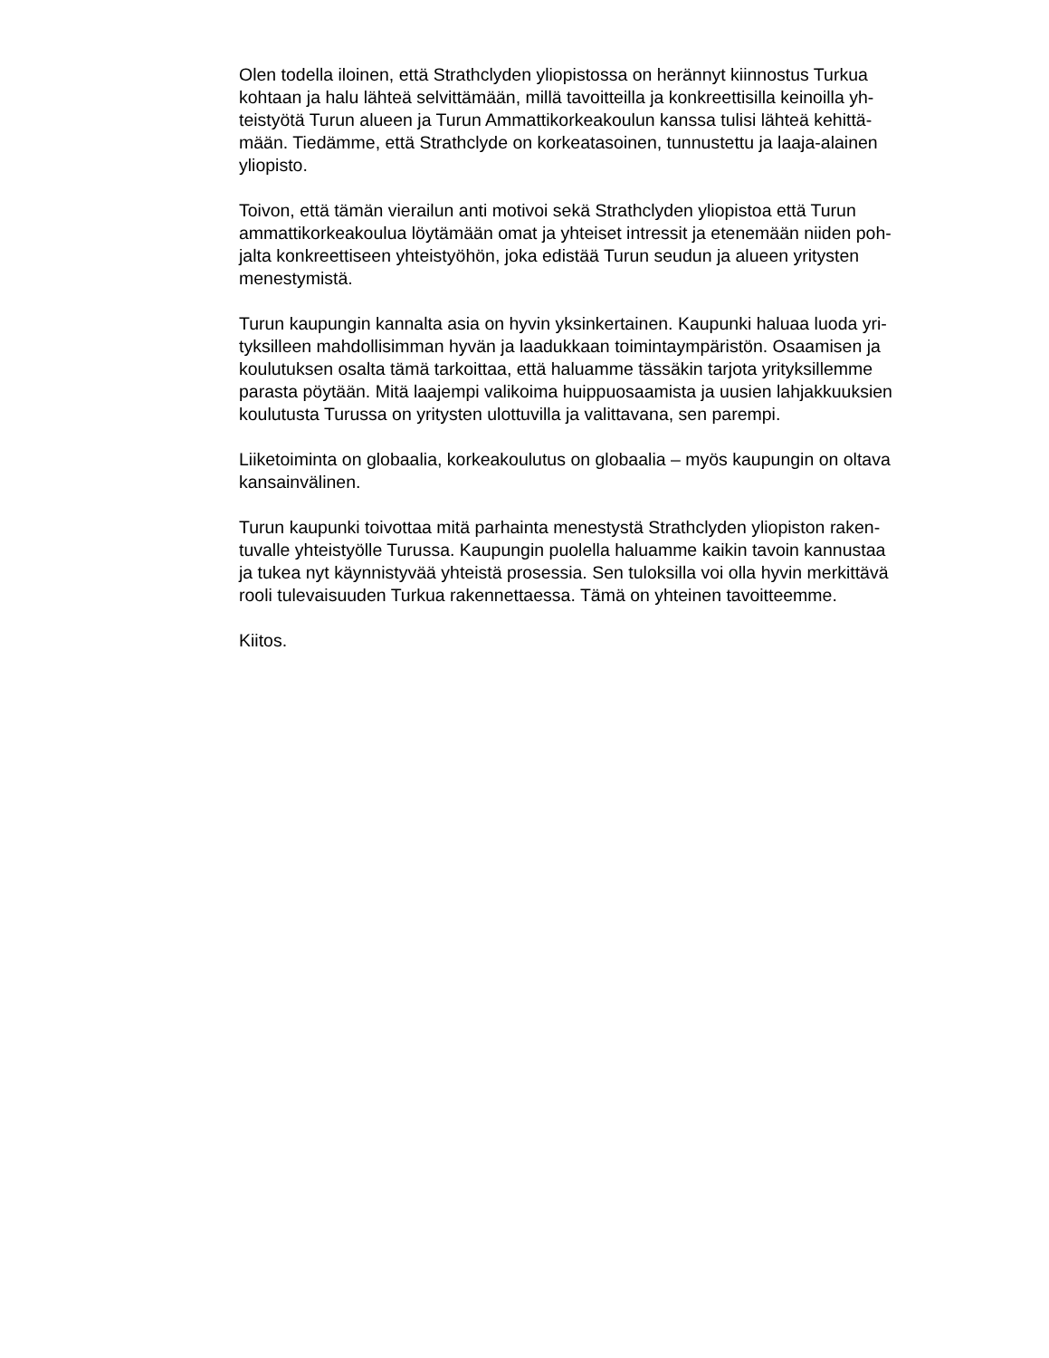Olen todella iloinen, että Strathclyden yliopistossa on herännyt kiinnostus Turkua
kohtaan ja halu lähteä selvittämään, millä tavoitteilla ja konkreettisilla keinoilla yh-
teistyötä Turun alueen ja Turun Ammattikorkeakoulun kanssa tulisi lähteä kehittä-
mään. Tiedämme, että Strathclyde on korkeatasoinen, tunnustettu ja laaja-alainen
yliopisto.
Toivon, että tämän vierailun anti motivoi sekä Strathclyden yliopistoa että Turun
ammattikorkeakoulua löytämään omat ja yhteiset intressit ja etenemään niiden poh-
jalta konkreettiseen yhteistyöhön, joka edistää Turun seudun ja alueen yritysten
menestymistä.
Turun kaupungin kannalta asia on hyvin yksinkertainen. Kaupunki haluaa luoda yri-
tyksilleen mahdollisimman hyvän ja laadukkaan toimintaympäristön. Osaamisen ja
koulutuksen osalta tämä tarkoittaa, että haluamme tässäkin tarjota yrityksillemme
parasta pöytään. Mitä laajempi valikoima huippuosaamista ja uusien lahjakkuuksien
koulutusta Turussa on yritysten ulottuvilla ja valittavana, sen parempi.
Liiketoiminta on globaalia, korkeakoulutus on globaalia – myös kaupungin on oltava
kansainvälinen.
Turun kaupunki toivottaa mitä parhainta menestystä Strathclyden yliopiston raken-
tuvalle yhteistyölle Turussa. Kaupungin puolella haluamme kaikin tavoin kannustaa
ja tukea nyt käynnistyvää yhteistä prosessia. Sen tuloksilla voi olla hyvin merkittävä
rooli tulevaisuuden Turkua rakennettaessa. Tämä on yhteinen tavoitteemme.
Kiitos.